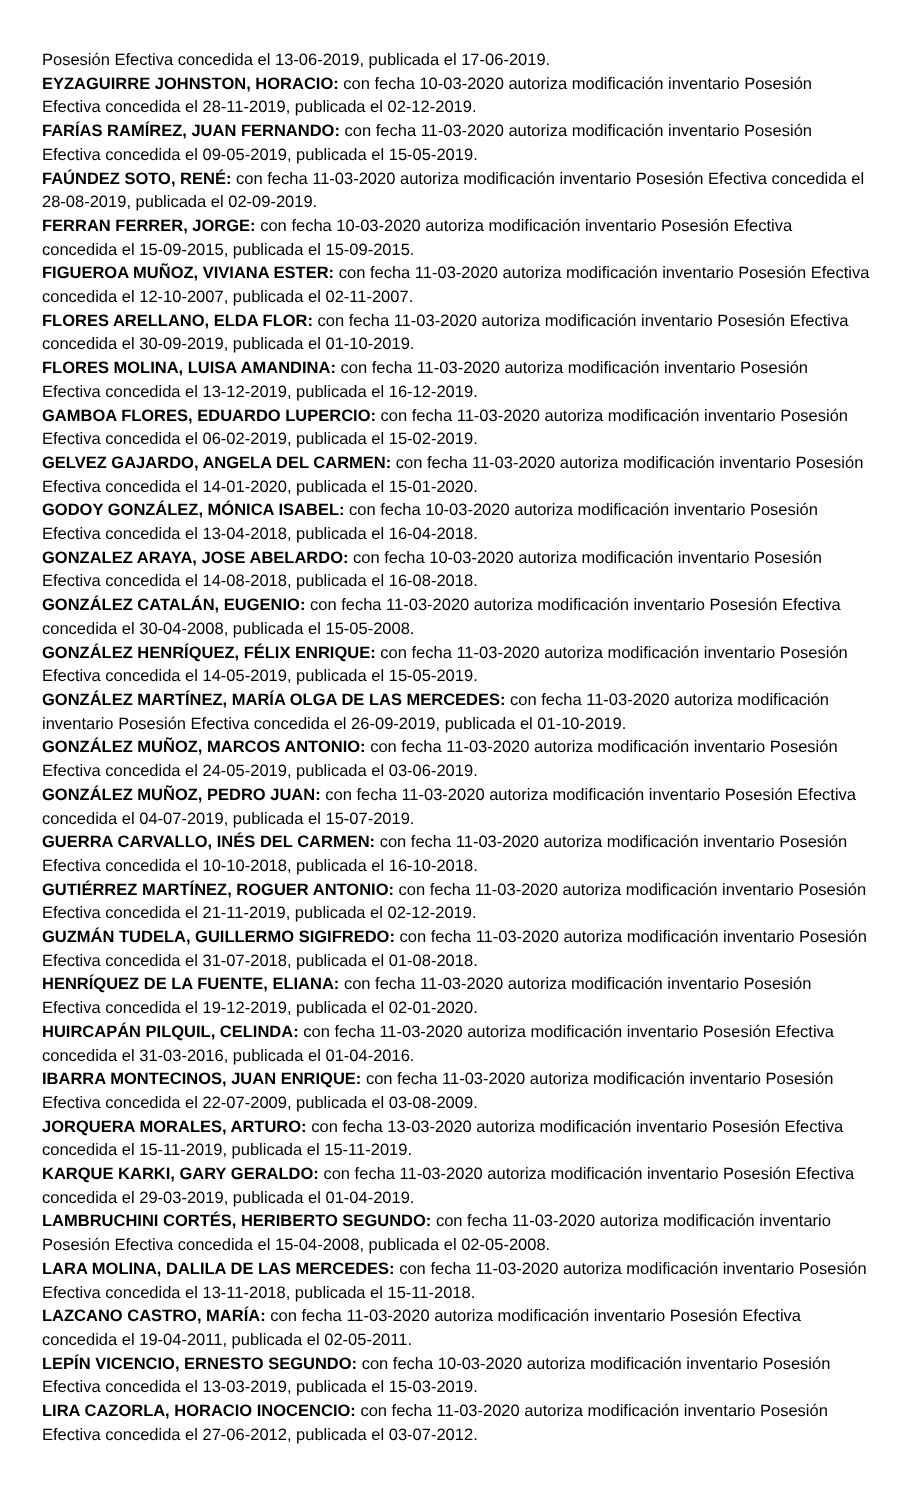Posesión Efectiva concedida el 13-06-2019, publicada el 17-06-2019.
EYZAGUIRRE JOHNSTON, HORACIO: con fecha 10-03-2020 autoriza modificación inventario Posesión Efectiva concedida el 28-11-2019, publicada el 02-12-2019.
FARÍAS RAMÍREZ, JUAN FERNANDO: con fecha 11-03-2020 autoriza modificación inventario Posesión Efectiva concedida el 09-05-2019, publicada el 15-05-2019.
FAÚNDEZ SOTO, RENÉ: con fecha 11-03-2020 autoriza modificación inventario Posesión Efectiva concedida el 28-08-2019, publicada el 02-09-2019.
FERRAN FERRER, JORGE: con fecha 10-03-2020 autoriza modificación inventario Posesión Efectiva concedida el 15-09-2015, publicada el 15-09-2015.
FIGUEROA MUÑOZ, VIVIANA ESTER: con fecha 11-03-2020 autoriza modificación inventario Posesión Efectiva concedida el 12-10-2007, publicada el 02-11-2007.
FLORES ARELLANO, ELDA FLOR: con fecha 11-03-2020 autoriza modificación inventario Posesión Efectiva concedida el 30-09-2019, publicada el 01-10-2019.
FLORES MOLINA, LUISA AMANDINA: con fecha 11-03-2020 autoriza modificación inventario Posesión Efectiva concedida el 13-12-2019, publicada el 16-12-2019.
GAMBOA FLORES, EDUARDO LUPERCIO: con fecha 11-03-2020 autoriza modificación inventario Posesión Efectiva concedida el 06-02-2019, publicada el 15-02-2019.
GELVEZ GAJARDO, ANGELA DEL CARMEN: con fecha 11-03-2020 autoriza modificación inventario Posesión Efectiva concedida el 14-01-2020, publicada el 15-01-2020.
GODOY GONZÁLEZ, MÓNICA ISABEL: con fecha 10-03-2020 autoriza modificación inventario Posesión Efectiva concedida el 13-04-2018, publicada el 16-04-2018.
GONZALEZ ARAYA, JOSE ABELARDO: con fecha 10-03-2020 autoriza modificación inventario Posesión Efectiva concedida el 14-08-2018, publicada el 16-08-2018.
GONZÁLEZ CATALÁN, EUGENIO: con fecha 11-03-2020 autoriza modificación inventario Posesión Efectiva concedida el 30-04-2008, publicada el 15-05-2008.
GONZÁLEZ HENRÍQUEZ, FÉLIX ENRIQUE: con fecha 11-03-2020 autoriza modificación inventario Posesión Efectiva concedida el 14-05-2019, publicada el 15-05-2019.
GONZÁLEZ MARTÍNEZ, MARÍA OLGA DE LAS MERCEDES: con fecha 11-03-2020 autoriza modificación inventario Posesión Efectiva concedida el 26-09-2019, publicada el 01-10-2019.
GONZÁLEZ MUÑOZ, MARCOS ANTONIO: con fecha 11-03-2020 autoriza modificación inventario Posesión Efectiva concedida el 24-05-2019, publicada el 03-06-2019.
GONZÁLEZ MUÑOZ, PEDRO JUAN: con fecha 11-03-2020 autoriza modificación inventario Posesión Efectiva concedida el 04-07-2019, publicada el 15-07-2019.
GUERRA CARVALLO, INÉS DEL CARMEN: con fecha 11-03-2020 autoriza modificación inventario Posesión Efectiva concedida el 10-10-2018, publicada el 16-10-2018.
GUTIÉRREZ MARTÍNEZ, ROGUER ANTONIO: con fecha 11-03-2020 autoriza modificación inventario Posesión Efectiva concedida el 21-11-2019, publicada el 02-12-2019.
GUZMÁN TUDELA, GUILLERMO SIGIFREDO: con fecha 11-03-2020 autoriza modificación inventario Posesión Efectiva concedida el 31-07-2018, publicada el 01-08-2018.
HENRÍQUEZ DE LA FUENTE, ELIANA: con fecha 11-03-2020 autoriza modificación inventario Posesión Efectiva concedida el 19-12-2019, publicada el 02-01-2020.
HUIRCAPÁN PILQUIL, CELINDA: con fecha 11-03-2020 autoriza modificación inventario Posesión Efectiva concedida el 31-03-2016, publicada el 01-04-2016.
IBARRA MONTECINOS, JUAN ENRIQUE: con fecha 11-03-2020 autoriza modificación inventario Posesión Efectiva concedida el 22-07-2009, publicada el 03-08-2009.
JORQUERA MORALES, ARTURO: con fecha 13-03-2020 autoriza modificación inventario Posesión Efectiva concedida el 15-11-2019, publicada el 15-11-2019.
KARQUE KARKI, GARY GERALDO: con fecha 11-03-2020 autoriza modificación inventario Posesión Efectiva concedida el 29-03-2019, publicada el 01-04-2019.
LAMBRUCHINI CORTÉS, HERIBERTO SEGUNDO: con fecha 11-03-2020 autoriza modificación inventario Posesión Efectiva concedida el 15-04-2008, publicada el 02-05-2008.
LARA MOLINA, DALILA DE LAS MERCEDES: con fecha 11-03-2020 autoriza modificación inventario Posesión Efectiva concedida el 13-11-2018, publicada el 15-11-2018.
LAZCANO CASTRO, MARÍA: con fecha 11-03-2020 autoriza modificación inventario Posesión Efectiva concedida el 19-04-2011, publicada el 02-05-2011.
LEPÍN VICENCIO, ERNESTO SEGUNDO: con fecha 10-03-2020 autoriza modificación inventario Posesión Efectiva concedida el 13-03-2019, publicada el 15-03-2019.
LIRA CAZORLA, HORACIO INOCENCIO: con fecha 11-03-2020 autoriza modificación inventario Posesión Efectiva concedida el 27-06-2012, publicada el 03-07-2012.